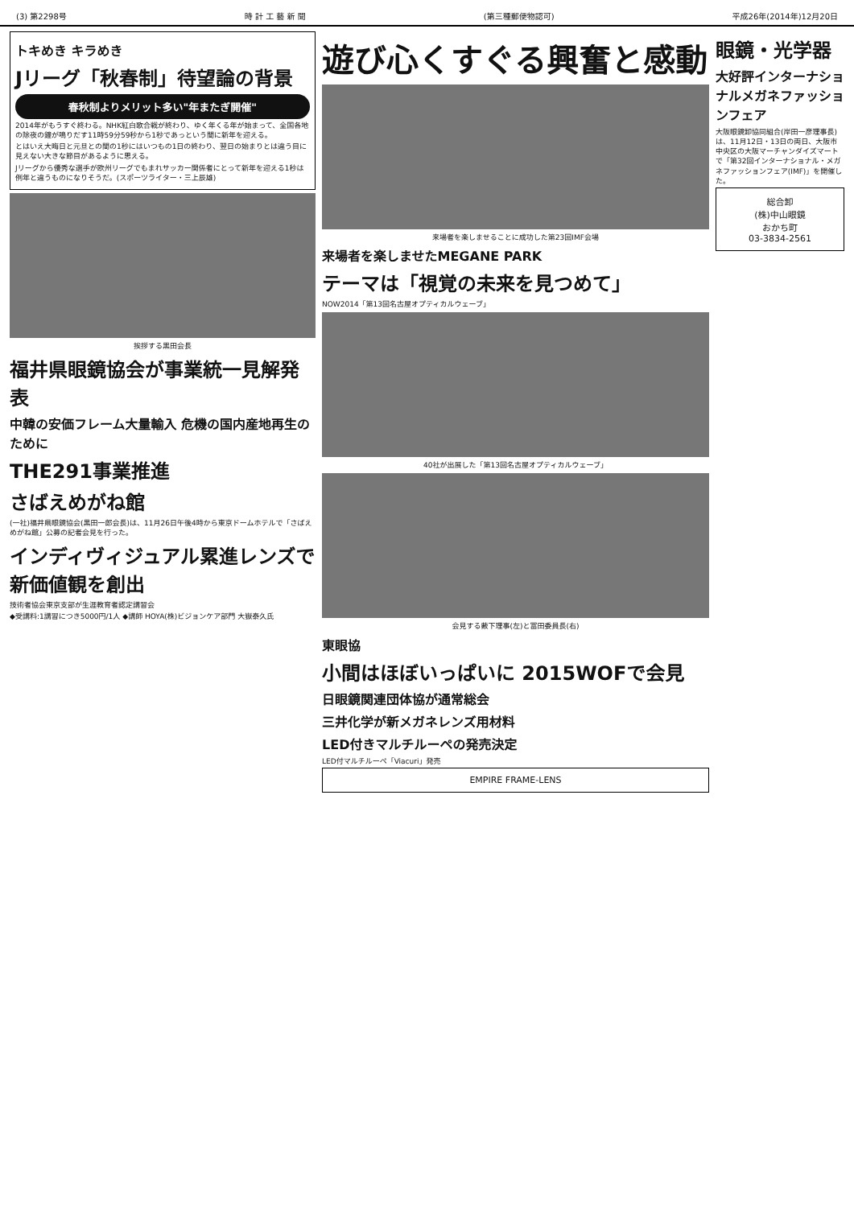(3) 第2298号 時 計 工 藝 新 聞 (第三種郵便物認可) 平成26年(2014年)12月20日
トキめき キラめき
Jリーグ「秋春制」待望論の背景
春秋制よりメリット多い"年またぎ開催"
2014年がもうすぐ終わる。NHK紅白歌合戦が終わり、ゆく年くる年が始まって、全国各地の除夜の鐘が鳴りだす11時59分59秒から1秒であっという間に新年を迎える。
とはいえ大晦日と元旦との間の1秒にはいつもの1日の終わり、翌日の始まりとは違う目に見えない大きな節目があるように思える。
Jリーグから優秀な選手が欧州リーグでもまれサッカー関係者にとって新年を迎える1秒は例年と違うものになりそうだ。(スポーツライター・三上辰雄)
挨拶する黒田会長
福井県眼鏡協会が事業統一見解発表
中韓の安価フレーム大量輸入 危機の国内産地再生のために
THE291事業推進
さばえめがね館
(一社)福井県眼鏡協会(黒田一郎会長)は、11月26日午後4時から東京ドームホテルで「さばえめがね館」公募の記者会見を行った。
インディヴィジュアル累進レンズで新価値観を創出
技術者協会東京支部が生涯教育者認定講習会
◆受講料:1講習につき5000円/1人 ◆講師 HOYA(株)ビジョンケア部門 大嶽泰久氏
遊び心くすぐる興奮と感動
来場者を楽しませることに成功した第23回IMF会場
来場者を楽しませたMEGANE PARK
テーマは「視覚の未来を見つめて」
NOW2014「第13回名古屋オプティカルウェーブ」
40社が出展した「第13回名古屋オプティカルウェーブ」
会見する藪下理事(左)と冨田委員長(右)
東眼協
小間はほぼいっぱいに 2015WOFで会見
日眼鏡関連団体協が通常総会
三井化学が新メガネレンズ用材料
LED付きマルチルーペの発売決定
LED付マルチルーペ「Viacuri」発売
EMPIRE FRAME-LENS
眼鏡・光学器
大好評インターナショナルメガネファッションフェア
大阪眼鏡卸協同組合(岸田一彦理事長)は、11月12日・13日の両日、大阪市中央区の大阪マーチャンダイズマートで「第32回インターナショナル・メガネファッションフェア(IMF)」を開催した。
総合卸
(株)中山眼鏡
おかち町
03-3834-2561